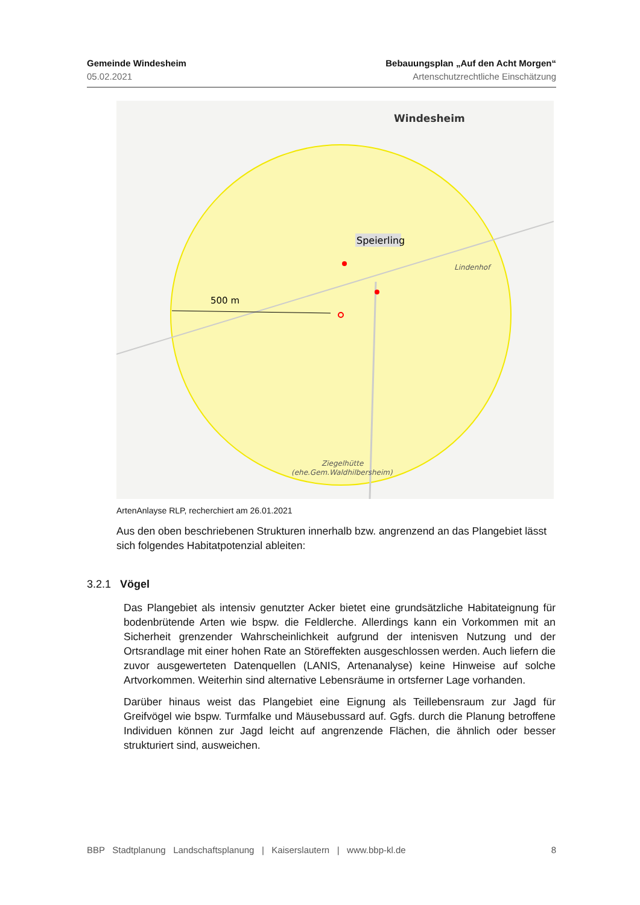Gemeinde Windesheim
05.02.2021
Bebauungsplan „Auf den Acht Morgen“
Artenschutzrechtliche Einschätzung
Windesheim
Speierling
500 m
Lindenhof
Ziegelhütte
(ehe.Gem.Waldhilbersheim)
ArtenAnlayse RLP, recherchiert am 26.01.2021
Aus den oben beschriebenen Strukturen innerhalb bzw. angrenzend an das Plangebiet lässt sich folgendes Habitatpotenzial ableiten:
3.2.1 Vögel
Das Plangebiet als intensiv genutzter Acker bietet eine grundsätzliche Habitateignung für bodenbrütende Arten wie bspw. die Feldlerche. Allerdings kann ein Vorkommen mit an Sicherheit grenzender Wahrscheinlichkeit aufgrund der intenisven Nutzung und der Ortsrandlage mit einer hohen Rate an Störeffekten ausgeschlossen werden. Auch liefern die zuvor ausgewerteten Datenquellen (LANIS, Artenanalyse) keine Hinweise auf solche Artvorkommen. Weiterhin sind alternative Lebensräume in ortsferner Lage vorhanden.
Darüber hinaus weist das Plangebiet eine Eignung als Teillebensraum zur Jagd für Greifvögel wie bspw. Turmfalke und Mäusebussard auf. Ggfs. durch die Planung betroffene Individuen können zur Jagd leicht auf angrenzende Flächen, die ähnlich oder besser strukturiert sind, ausweichen.
BBP Stadtplanung Landschaftsplanung | Kaiserslautern | www.bbp-kl.de 8